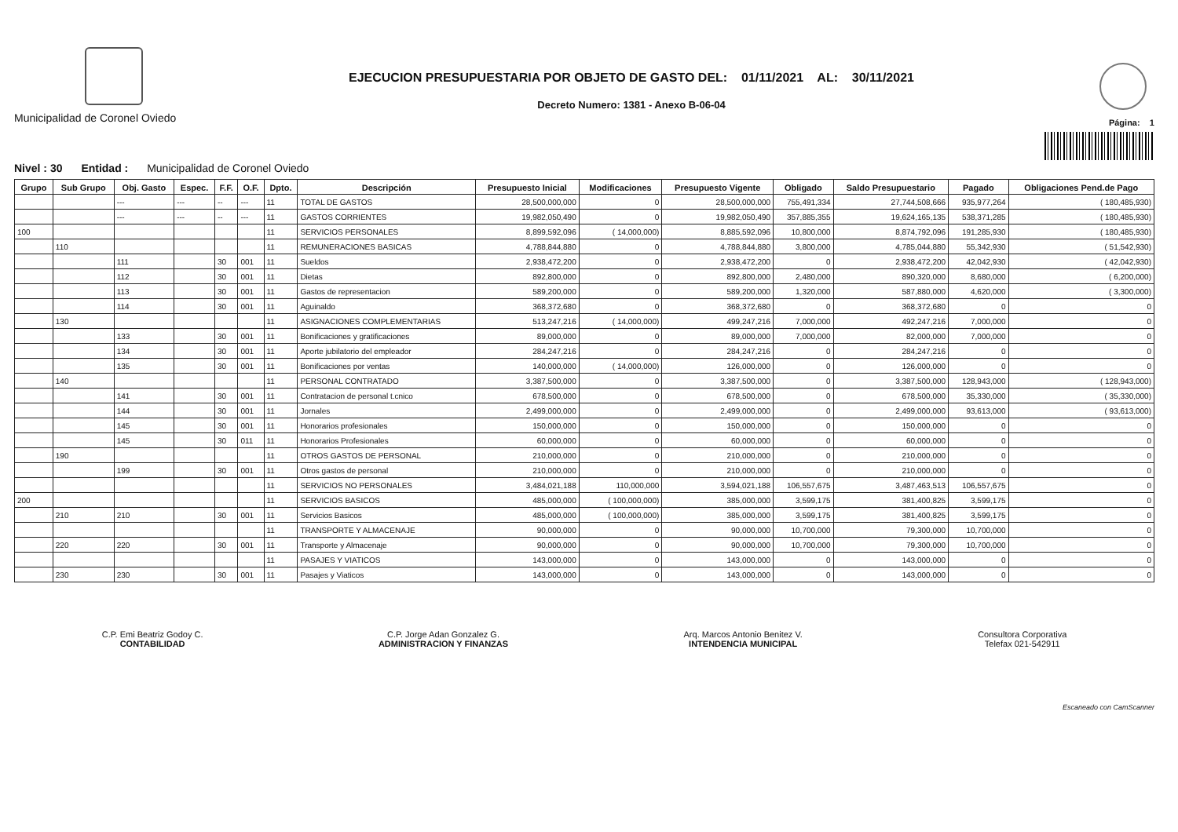Municipalidad de Coronel Oviedo
EJECUCION PRESUPUESTARIA POR OBJETO DE GASTO DEL: 01/11/2021 AL: 30/11/2021
Decreto Numero: 1381 - Anexo B-06-04
Página: 1
Nivel : 30 Entidad : Municipalidad de Coronel Oviedo
| Grupo | Sub Grupo | Obj. Gasto | Espec. | F.F. | O.F. | Dpto. | Descripción | Presupuesto Inicial | Modificaciones | Presupuesto Vigente | Obligado | Saldo Presupuestario | Pagado | Obligaciones Pend.de Pago |
| --- | --- | --- | --- | --- | --- | --- | --- | --- | --- | --- | --- | --- | --- | --- |
| | | --- | --- | -- | --- | 11 | TOTAL DE GASTOS | 28,500,000,000 | 0 | 28,500,000,000 | 755,491,334 | 27,744,508,666 | 935,977,264 | ( 180,485,930) |
| | | --- | --- | -- | --- | 11 | GASTOS CORRIENTES | 19,982,050,490 | 0 | 19,982,050,490 | 357,885,355 | 19,624,165,135 | 538,371,285 | ( 180,485,930) |
| 100 | | | | | | 11 | SERVICIOS PERSONALES | 8,899,592,096 | ( 14,000,000) | 8,885,592,096 | 10,800,000 | 8,874,792,096 | 191,285,930 | ( 180,485,930) |
| | 110 | | | | | 11 | REMUNERACIONES BASICAS | 4,788,844,880 | 0 | 4,788,844,880 | 3,800,000 | 4,785,044,880 | 55,342,930 | ( 51,542,930) |
| | | 111 | | 30 | 001 | 11 | Sueldos | 2,938,472,200 | 0 | 2,938,472,200 | 0 | 2,938,472,200 | 42,042,930 | ( 42,042,930) |
| | | 112 | | 30 | 001 | 11 | Dietas | 892,800,000 | 0 | 892,800,000 | 2,480,000 | 890,320,000 | 8,680,000 | ( 6,200,000) |
| | | 113 | | 30 | 001 | 11 | Gastos de representacion | 589,200,000 | 0 | 589,200,000 | 1,320,000 | 587,880,000 | 4,620,000 | ( 3,300,000) |
| | | 114 | | 30 | 001 | 11 | Aguinaldo | 368,372,680 | 0 | 368,372,680 | 0 | 368,372,680 | 0 | 0 |
| | 130 | | | | | 11 | ASIGNACIONES COMPLEMENTARIAS | 513,247,216 | ( 14,000,000) | 499,247,216 | 7,000,000 | 492,247,216 | 7,000,000 | 0 |
| | | 133 | | 30 | 001 | 11 | Bonificaciones y gratificaciones | 89,000,000 | 0 | 89,000,000 | 7,000,000 | 82,000,000 | 7,000,000 | 0 |
| | | 134 | | 30 | 001 | 11 | Aporte jubilatorio del empleador | 284,247,216 | 0 | 284,247,216 | 0 | 284,247,216 | 0 | 0 |
| | | 135 | | 30 | 001 | 11 | Bonificaciones por ventas | 140,000,000 | ( 14,000,000) | 126,000,000 | 0 | 126,000,000 | 0 | 0 |
| | 140 | | | | | 11 | PERSONAL CONTRATADO | 3,387,500,000 | 0 | 3,387,500,000 | 0 | 3,387,500,000 | 128,943,000 | ( 128,943,000) |
| | | 141 | | 30 | 001 | 11 | Contratacion de personal t.cnico | 678,500,000 | 0 | 678,500,000 | 0 | 678,500,000 | 35,330,000 | ( 35,330,000) |
| | | 144 | | 30 | 001 | 11 | Jornales | 2,499,000,000 | 0 | 2,499,000,000 | 0 | 2,499,000,000 | 93,613,000 | ( 93,613,000) |
| | | 145 | | 30 | 001 | 11 | Honorarios profesionales | 150,000,000 | 0 | 150,000,000 | 0 | 150,000,000 | 0 | 0 |
| | | 145 | | 30 | 011 | 11 | Honorarios Profesionales | 60,000,000 | 0 | 60,000,000 | 0 | 60,000,000 | 0 | 0 |
| | 190 | | | | | 11 | OTROS GASTOS DE PERSONAL | 210,000,000 | 0 | 210,000,000 | 0 | 210,000,000 | 0 | 0 |
| | | 199 | | 30 | 001 | 11 | Otros gastos de personal | 210,000,000 | 0 | 210,000,000 | 0 | 210,000,000 | 0 | 0 |
| | | | | | | 11 | SERVICIOS NO PERSONALES | 3,484,021,188 | 110,000,000 | 3,594,021,188 | 106,557,675 | 3,487,463,513 | 106,557,675 | 0 |
| 200 | | | | | | 11 | SERVICIOS BASICOS | 485,000,000 | ( 100,000,000) | 385,000,000 | 3,599,175 | 381,400,825 | 3,599,175 | 0 |
| | 210 | 210 | | 30 | 001 | 11 | Servicios Basicos | 485,000,000 | ( 100,000,000) | 385,000,000 | 3,599,175 | 381,400,825 | 3,599,175 | 0 |
| | | | | | | 11 | TRANSPORTE Y ALMACENAJE | 90,000,000 | 0 | 90,000,000 | 10,700,000 | 79,300,000 | 10,700,000 | 0 |
| | 220 | 220 | | 30 | 001 | 11 | Transporte y Almacenaje | 90,000,000 | 0 | 90,000,000 | 10,700,000 | 79,300,000 | 10,700,000 | 0 |
| | | | | | | 11 | PASAJES Y VIATICOS | 143,000,000 | 0 | 143,000,000 | 0 | 143,000,000 | 0 | 0 |
| | 230 | 230 | | 30 | 001 | 11 | Pasajes y Viaticos | 143,000,000 | 0 | 143,000,000 | 0 | 143,000,000 | 0 | 0 |
C.P. Emi Beatriz Godoy C.
CONTABILIDAD
C.P. Jorge Adan Gonzalez G.
ADMINISTRACION Y FINANZAS
Arq. Marcos Antonio Benitez V.
INTENDENCIA MUNICIPAL
Consultora Corporativa
Telefax 021-542911
Escaneado con CamScanner